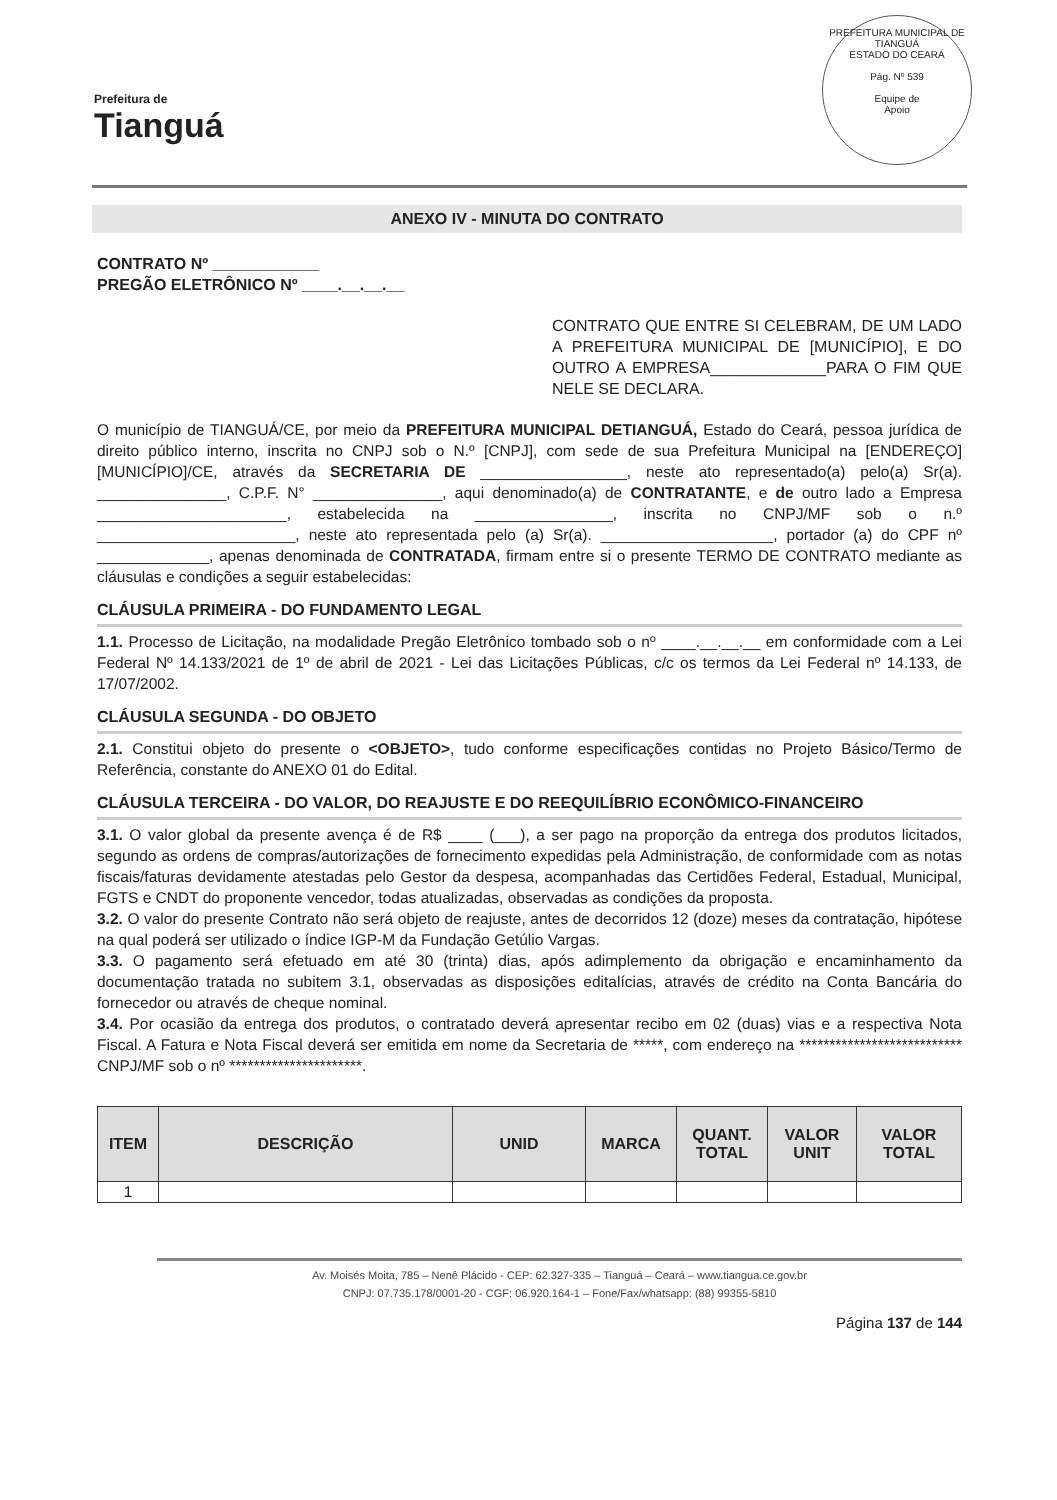Prefeitura de
Tianguá
PREFEITURA MUNICIPAL DE TIANGUÁ
ESTADO DO CEARÁ
Pág. Nº 539
Equipe de
Apoio
ANEXO IV - MINUTA DO CONTRATO
CONTRATO Nº ____________
PREGÃO ELETRÔNICO Nº ____.__.__.__
CONTRATO QUE ENTRE SI CELEBRAM, DE UM LADO A PREFEITURA MUNICIPAL DE [MUNICÍPIO], E DO OUTRO A EMPRESA_____________PARA O FIM QUE NELE SE DECLARA.
O município de TIANGUÁ/CE, por meio da PREFEITURA MUNICIPAL DETIANGUÁ, Estado do Ceará, pessoa jurídica de direito público interno, inscrita no CNPJ sob o N.º [CNPJ], com sede de sua Prefeitura Municipal na [ENDEREÇO][MUNICÍPIO]/CE, através da SECRETARIA DE _________________, neste ato representado(a) pelo(a) Sr(a). _______________, C.P.F. N° _______________, aqui denominado(a) de CONTRATANTE, e de outro lado a Empresa ______________________, estabelecida na ________________, inscrita no CNPJ/MF sob o n.º _______________________, neste ato representada pelo (a) Sr(a). ____________________, portador (a) do CPF nº _____________, apenas denominada de CONTRATADA, firmam entre si o presente TERMO DE CONTRATO mediante as cláusulas e condições a seguir estabelecidas:
CLÁUSULA PRIMEIRA - DO FUNDAMENTO LEGAL
1.1. Processo de Licitação, na modalidade Pregão Eletrônico tombado sob o nº ____.__.__.__ em conformidade com a Lei Federal Nº 14.133/2021 de 1º de abril de 2021 - Lei das Licitações Públicas, c/c os termos da Lei Federal nº 14.133, de 17/07/2002.
CLÁUSULA SEGUNDA - DO OBJETO
2.1. Constitui objeto do presente o <OBJETO>, tudo conforme especificações contidas no Projeto Básico/Termo de Referência, constante do ANEXO 01 do Edital.
CLÁUSULA TERCEIRA - DO VALOR, DO REAJUSTE E DO REEQUILÍBRIO ECONÔMICO-FINANCEIRO
3.1. O valor global da presente avença é de R$ ____ (___), a ser pago na proporção da entrega dos produtos licitados, segundo as ordens de compras/autorizações de fornecimento expedidas pela Administração, de conformidade com as notas fiscais/faturas devidamente atestadas pelo Gestor da despesa, acompanhadas das Certidões Federal, Estadual, Municipal, FGTS e CNDT do proponente vencedor, todas atualizadas, observadas as condições da proposta.
3.2. O valor do presente Contrato não será objeto de reajuste, antes de decorridos 12 (doze) meses da contratação, hipótese na qual poderá ser utilizado o índice IGP-M da Fundação Getúlio Vargas.
3.3. O pagamento será efetuado em até 30 (trinta) dias, após adimplemento da obrigação e encaminhamento da documentação tratada no subitem 3.1, observadas as disposições editalícias, através de crédito na Conta Bancária do fornecedor ou através de cheque nominal.
3.4. Por ocasião da entrega dos produtos, o contratado deverá apresentar recibo em 02 (duas) vias e a respectiva Nota Fiscal. A Fatura e Nota Fiscal deverá ser emitida em nome da Secretaria de *****, com endereço na *************************** CNPJ/MF sob o nº **********************.
| ITEM | DESCRIÇÃO | UNID | MARCA | QUANT. TOTAL | VALOR UNIT | VALOR TOTAL |
| --- | --- | --- | --- | --- | --- | --- |
| 1 | | | | | | |
Av. Moisés Moita, 785 – Nenê Plácido - CEP: 62.327-335 – Tianguá – Ceará – www.tiangua.ce.gov.br
CNPJ: 07.735.178/0001-20 - CGF: 06.920.164-1 – Fone/Fax/whatsapp: (88) 99355-5810
Página 137 de 144